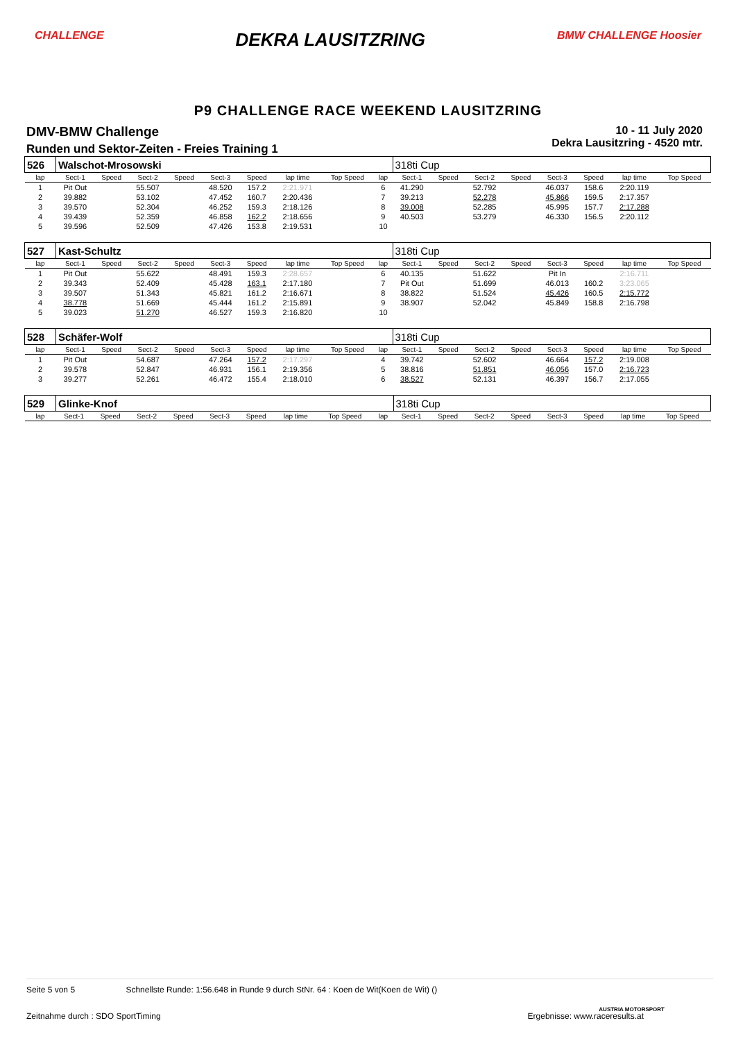CHALLENGE
DEKRA LAUSITZRING
BMW CHALLENGE Hoosier
P9 CHALLENGE RACE WEEKEND LAUSITZRING
DMV-BMW Challenge
Runden und Sektor-Zeiten - Freies Training 1
10 - 11 July 2020
Dekra Lausitzring - 4520 mtr.
| 526 | Walschot-Mrosowski | | | | | | | | | 318ti Cup | | | | | | | |
| lap | Sect-1 | Speed | Sect-2 | Speed | Sect-3 | Speed | lap time | Top Speed | lap | Sect-1 | Speed | Sect-2 | Speed | Sect-3 | Speed | lap time | Top Speed |
| 1 | Pit Out | | 55.507 | | 48.520 | 157.2 | 2:21.971 | | 6 | 41.290 | | 52.792 | | 46.037 | 158.6 | 2:20.119 | |
| 2 | 39.882 | | 53.102 | | 47.452 | 160.7 | 2:20.436 | | 7 | 39.213 | | 52.278 | | 45.866 | 159.5 | 2:17.357 | |
| 3 | 39.570 | | 52.304 | | 46.252 | 159.3 | 2:18.126 | | 8 | 39.008 | | 52.285 | | 45.995 | 157.7 | 2:17.288 | |
| 4 | 39.439 | | 52.359 | | 46.858 | 162.2 | 2:18.656 | | 9 | 40.503 | | 53.279 | | 46.330 | 156.5 | 2:20.112 | |
| 5 | 39.596 | | 52.509 | | 47.426 | 153.8 | 2:19.531 | | 10 | | | | | | | | |
| 527 | Kast-Schultz | | | | | | | | | 318ti Cup | | | | | | | |
| lap | Sect-1 | Speed | Sect-2 | Speed | Sect-3 | Speed | lap time | Top Speed | lap | Sect-1 | Speed | Sect-2 | Speed | Sect-3 | Speed | lap time | Top Speed |
| 1 | Pit Out | | 55.622 | | 48.491 | 159.3 | 2:28.657 | | 6 | 40.135 | | 51.622 | | Pit In | | 2:16.711 | |
| 2 | 39.343 | | 52.409 | | 45.428 | 163.1 | 2:17.180 | | 7 | Pit Out | | 51.699 | | 46.013 | 160.2 | 3:23.065 | |
| 3 | 39.507 | | 51.343 | | 45.821 | 161.2 | 2:16.671 | | 8 | 38.822 | | 51.524 | | 45.426 | 160.5 | 2:15.772 | |
| 4 | 38.778 | | 51.669 | | 45.444 | 161.2 | 2:15.891 | | 9 | 38.907 | | 52.042 | | 45.849 | 158.8 | 2:16.798 | |
| 5 | 39.023 | | 51.270 | | 46.527 | 159.3 | 2:16.820 | | 10 | | | | | | | | |
| 528 | Schäfer-Wolf | | | | | | | | | 318ti Cup | | | | | | | |
| lap | Sect-1 | Speed | Sect-2 | Speed | Sect-3 | Speed | lap time | Top Speed | lap | Sect-1 | Speed | Sect-2 | Speed | Sect-3 | Speed | lap time | Top Speed |
| 1 | Pit Out | | 54.687 | | 47.264 | 157.2 | 2:17.297 | | 4 | 39.742 | | 52.602 | | 46.664 | 157.2 | 2:19.008 | |
| 2 | 39.578 | | 52.847 | | 46.931 | 156.1 | 2:19.356 | | 5 | 38.816 | | 51.851 | | 46.056 | 157.0 | 2:16.723 | |
| 3 | 39.277 | | 52.261 | | 46.472 | 155.4 | 2:18.010 | | 6 | 38.527 | | 52.131 | | 46.397 | 156.7 | 2:17.055 | |
| 529 | Glinke-Knof | | | | | | | | | 318ti Cup | | | | | | | |
| lap | Sect-1 | Speed | Sect-2 | Speed | Sect-3 | Speed | lap time | Top Speed | lap | Sect-1 | Speed | Sect-2 | Speed | Sect-3 | Speed | lap time | Top Speed |
Seite 5 von 5 Schnellste Runde: 1:56.648 in Runde 9 durch StNr. 64 : Koen de Wit(Koen de Wit) ()
Zeitnahme durch : SDO SportTiming Ergebnisse: www.raceresults.at
AUSTRIA MOTORSPORT